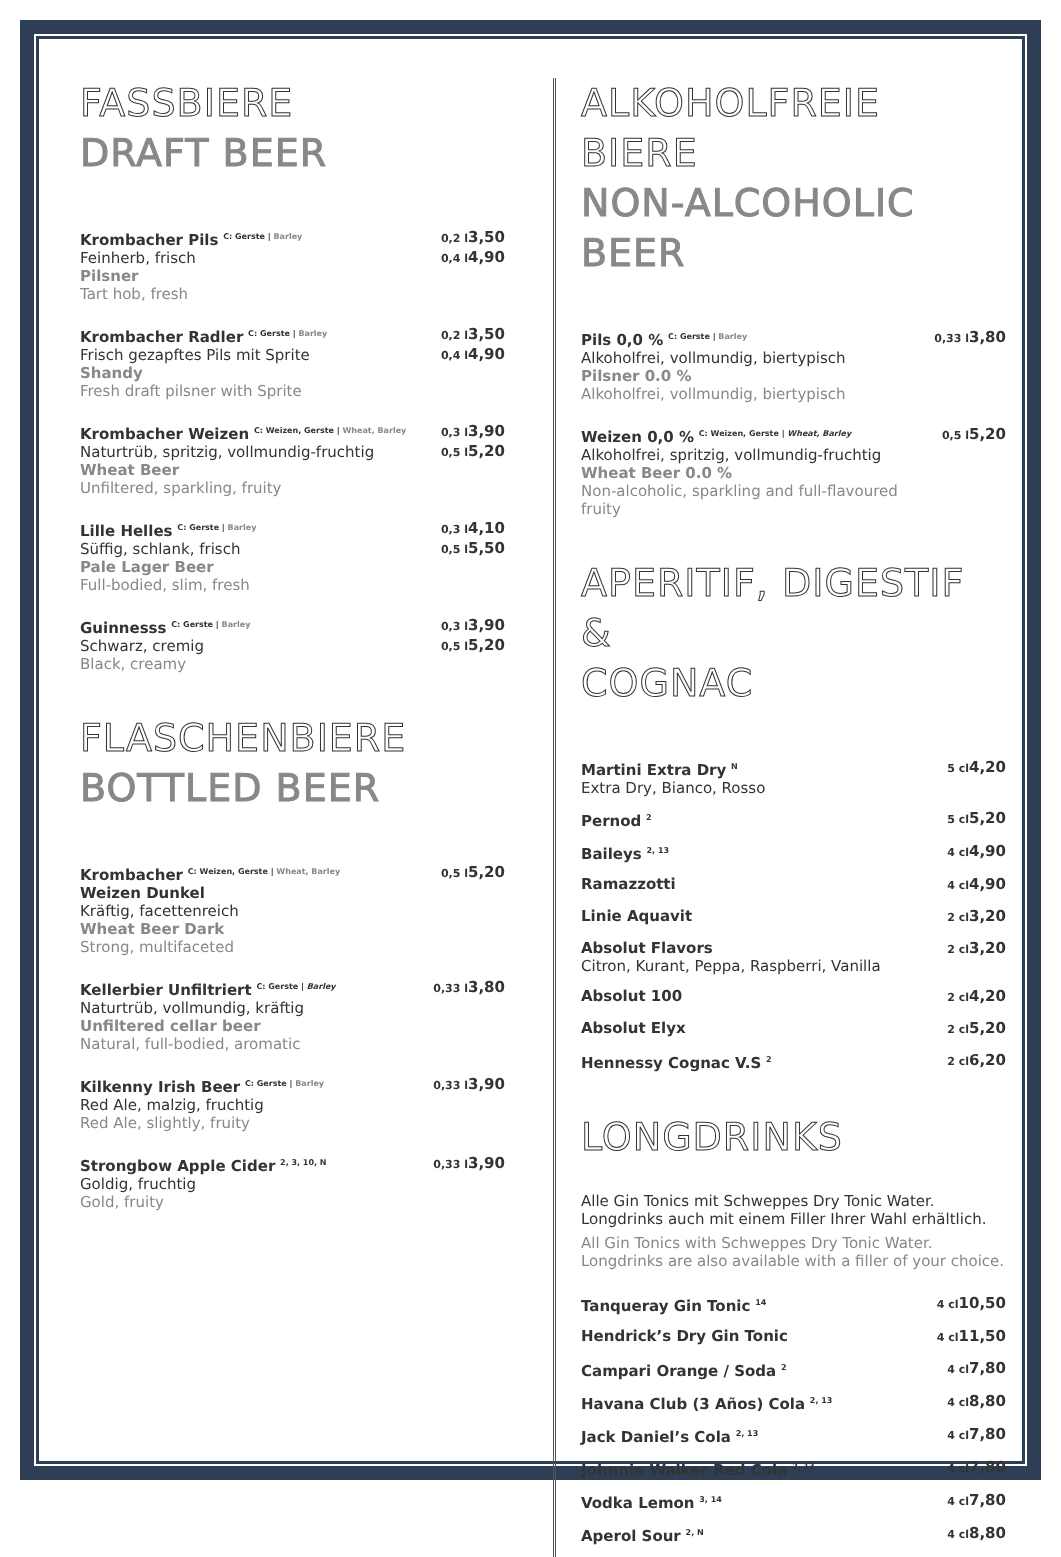FASSBIERE
DRAFT BEER
Krombacher Pils C: Gerste | Barley
Feinherb, frisch
Pilsner
Tart hob, fresh
0,2 l 3,50
0,4 l 4,90
Krombacher Radler C: Gerste | Barley
Frisch gezapftes Pils mit Sprite
Shandy
Fresh draft pilsner with Sprite
0,2 l 3,50
0,4 l 4,90
Krombacher Weizen C: Weizen, Gerste | Wheat, Barley
Naturtrüb, spritzig, vollmundig-fruchtig
Wheat Beer
Unfiltered, sparkling, fruity
0,3 l 3,90
0,5 l 5,20
Lille Helles C: Gerste | Barley
Süffig, schlank, frisch
Pale Lager Beer
Full-bodied, slim, fresh
0,3 l 4,10
0,5 l 5,50
Guinnesss C: Gerste | Barley
Schwarz, cremig
Black, creamy
0,3 l 3,90
0,5 l 5,20
FLASCHENBIERE
BOTTLED BEER
Krombacher C: Weizen, Gerste | Wheat, Barley
Weizen Dunkel
Kräftig, facettenreich
Wheat Beer Dark
Strong, multifaceted
0,5 l 5,20
Kellerbier Unfiltriert C: Gerste | Barley
Naturtrüb, vollmundig, kräftig
Unfiltered cellar beer
Natural, full-bodied, aromatic
0,33 l 3,80
Kilkenny Irish Beer C: Gerste | Barley
Red Ale, malzig, fruchtig
Red Ale, slightly, fruity
0,33 l 3,90
Strongbow Apple Cider 2, 3, 10, N
Goldig, fruchtig
Gold, fruity
0,33 l 3,90
ALKOHOLFREIE BIERE
NON-ALCOHOLIC BEER
Pils 0,0 % C: Gerste | Barley
Alkoholfrei, vollmundig, biertypisch
Pilsner 0.0 %
Alkoholfrei, vollmundig, biertypisch
0,33 l 3,80
Weizen 0,0 % C: Weizen, Gerste | Wheat, Barley
Alkoholfrei, spritzig, vollmundig-fruchtig
Wheat Beer 0.0 %
Non-alcoholic, sparkling and full-flavoured fruity
0,5 l 5,20
APERITIF, DIGESTIF &
COGNAC
Martini Extra Dry N
Extra Dry, Bianco, Rosso
5 cl 4,20
Pernod 2
5 cl 5,20
Baileys 2, 13
4 cl 4,90
Ramazzotti
4 cl 4,90
Linie Aquavit
2 cl 3,20
Absolut Flavors
Citron, Kurant, Peppa, Raspberri, Vanilla
2 cl 3,20
Absolut 100
2 cl 4,20
Absolut Elyx
2 cl 5,20
Hennessy Cognac V.S 2
2 cl 6,20
LONGDRINKS
Alle Gin Tonics mit Schweppes Dry Tonic Water.
Longdrinks auch mit einem Filler Ihrer Wahl erhältlich.
All Gin Tonics with Schweppes Dry Tonic Water.
Longdrinks are also available with a filler of your choice.
Tanqueray Gin Tonic 14
4 cl 10,50
Hendrick’s Dry Gin Tonic
4 cl 11,50
Campari Orange / Soda 2
4 cl 7,80
Havana Club (3 Años) Cola 2, 13
4 cl 8,80
Jack Daniel’s Cola 2, 13
4 cl 7,80
Johnnie Walker Red Cola 2, 13
4 cl 7,80
Vodka Lemon 3, 14
4 cl 7,80
Aperol Sour 2, N
4 cl 8,80